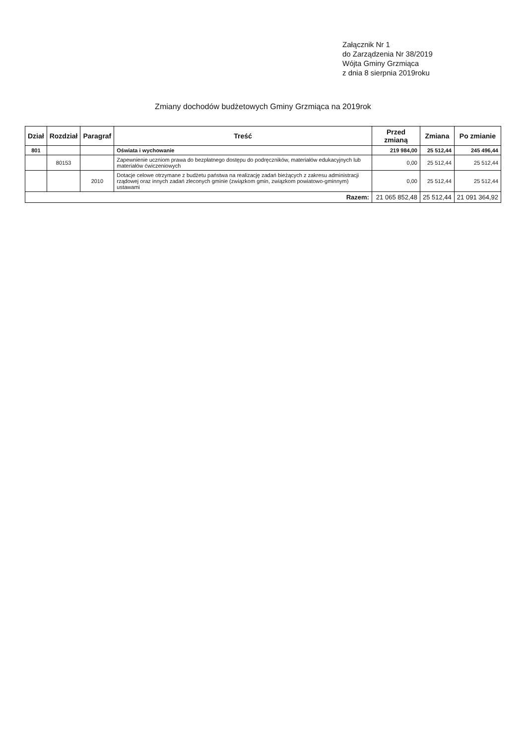Załącznik Nr 1
do Zarządzenia Nr 38/2019
Wójta Gminy Grzmiąca
z dnia 8 sierpnia 2019roku
Zmiany dochodów budżetowych Gminy Grzmiąca na 2019rok
| Dział | Rozdział | Paragraf | Treść | Przed zmianą | Zmiana | Po zmianie |
| --- | --- | --- | --- | --- | --- | --- |
| 801 | | | Oświata i wychowanie | 219 984,00 | 25 512,44 | 245 496,44 |
| | 80153 | | Zapewnienie uczniom prawa do bezpłatnego dostępu do podręczników, materiałów edukacyjnych lub materiałów ćwiczeniowych | 0,00 | 25 512,44 | 25 512,44 |
| | | 2010 | Dotacje celowe otrzymane z budżetu państwa na realizację zadań bieżących z zakresu administracji rządowej oraz innych zadań zleconych gminie (związkom gmin, związkom powiatowo-gminnym) ustawami | 0,00 | 25 512,44 | 25 512,44 |
| Razem: | | | | 21 065 852,48 | 25 512,44 | 21 091 364,92 |